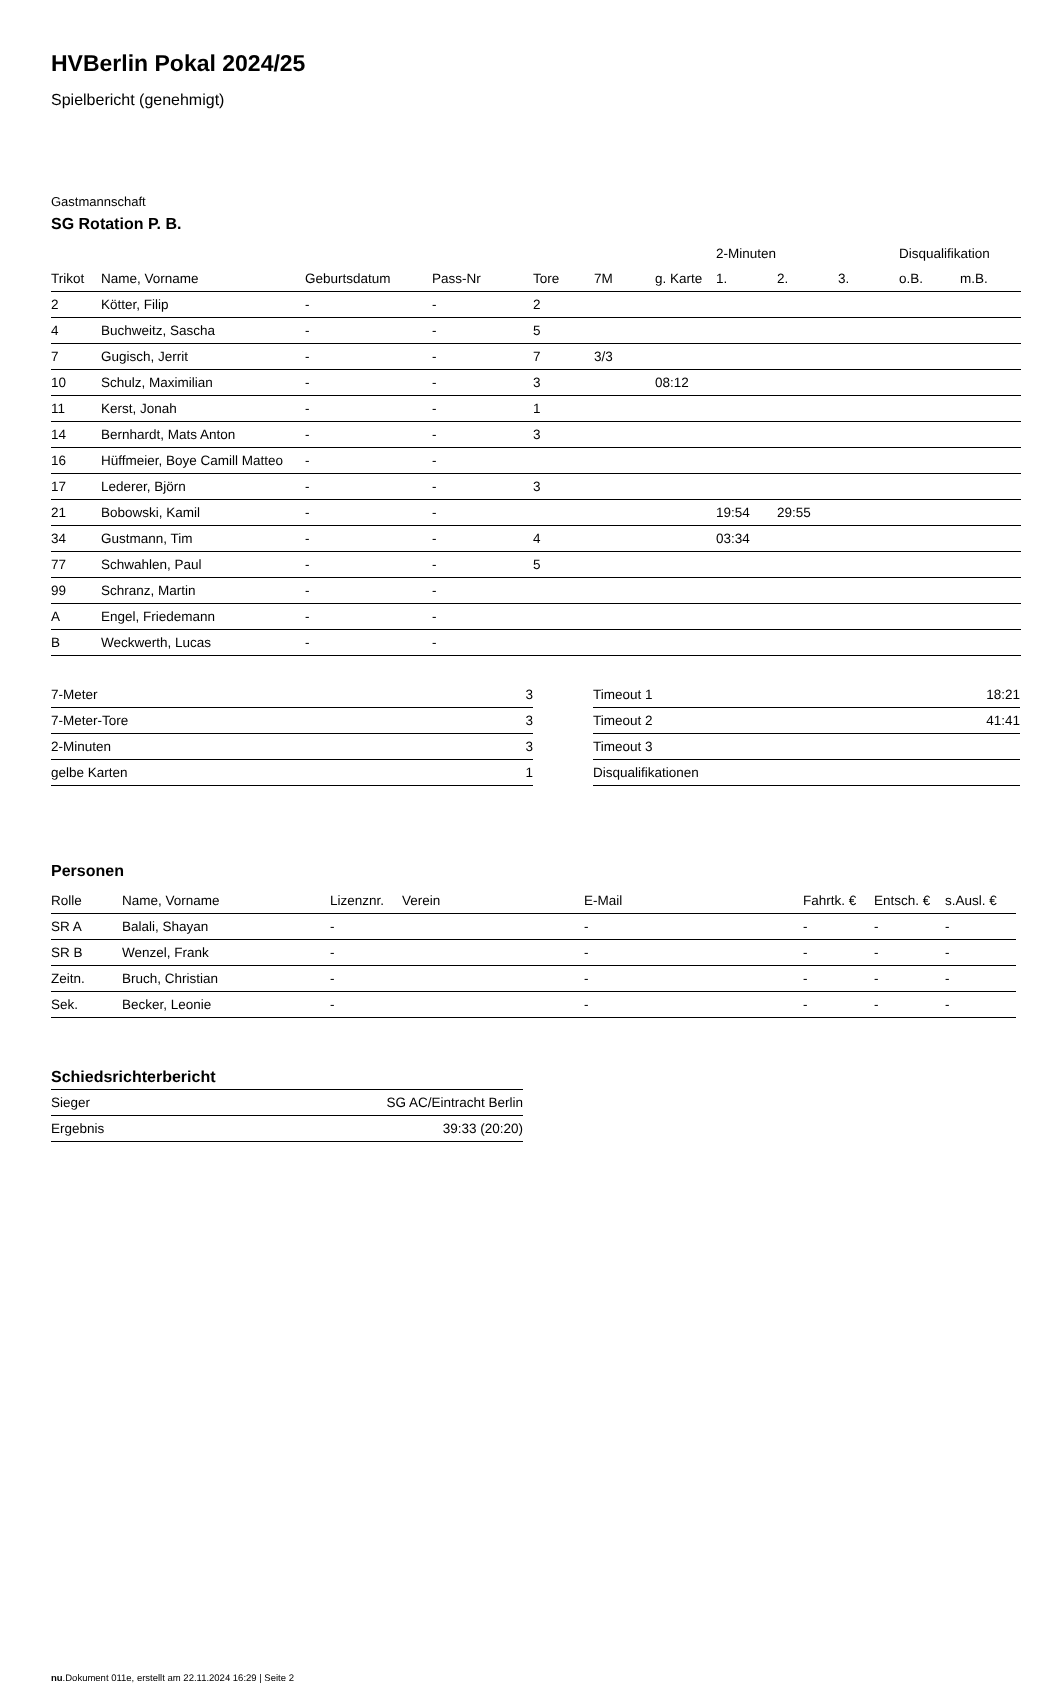HVBerlin Pokal 2024/25
Spielbericht (genehmigt)
Gastmannschaft
SG Rotation P. B.
| | | | | | | | 2-Minuten | | | Disqualifikation | |
| --- | --- | --- | --- | --- | --- | --- | --- | --- | --- | --- | --- |
| Trikot | Name, Vorname | Geburtsdatum | Pass-Nr | Tore | 7M | g. Karte | 1. | 2. | 3. | o.B. | m.B. |
| 2 | Kötter, Filip | - | - | 2 | | | | | | | |
| 4 | Buchweitz, Sascha | - | - | 5 | | | | | | | |
| 7 | Gugisch, Jerrit | - | - | 7 | 3/3 | | | | | | |
| 10 | Schulz, Maximilian | - | - | 3 | | 08:12 | | | | | |
| 11 | Kerst, Jonah | - | - | 1 | | | | | | | |
| 14 | Bernhardt, Mats Anton | - | - | 3 | | | | | | | |
| 16 | Hüffmeier, Boye Camill Matteo | - | - | | | | | | | | |
| 17 | Lederer, Björn | - | - | 3 | | | | | | | |
| 21 | Bobowski, Kamil | - | - | | | | 19:54 | 29:55 | | | |
| 34 | Gustmann, Tim | - | - | 4 | | | 03:34 | | | | |
| 77 | Schwahlen, Paul | - | - | 5 | | | | | | | |
| 99 | Schranz, Martin | - | - | | | | | | | | |
| A | Engel, Friedemann | - | - | | | | | | | | |
| B | Weckwerth, Lucas | - | - | | | | | | | | |
| 7-Meter | 3 |
| 7-Meter-Tore | 3 |
| 2-Minuten | 3 |
| gelbe Karten | 1 |
| Timeout 1 | 18:21 |
| Timeout 2 | 41:41 |
| Timeout 3 | |
| Disqualifikationen | |
Personen
| Rolle | Name, Vorname | Lizenznr. | Verein | E-Mail | Fahrtk. € | Entsch. € | s.Ausl. € |
| --- | --- | --- | --- | --- | --- | --- | --- |
| SR A | Balali, Shayan | - | | - | - | - | - |
| SR B | Wenzel, Frank | - | | - | - | - | - |
| Zeitn. | Bruch, Christian | - | | - | - | - | - |
| Sek. | Becker, Leonie | - | | - | - | - | - |
Schiedsrichterbericht
| Sieger | SG AC/Eintracht Berlin |
| Ergebnis | 39:33 (20:20) |
nu.Dokument 011e, erstellt am 22.11.2024 16:29 | Seite 2